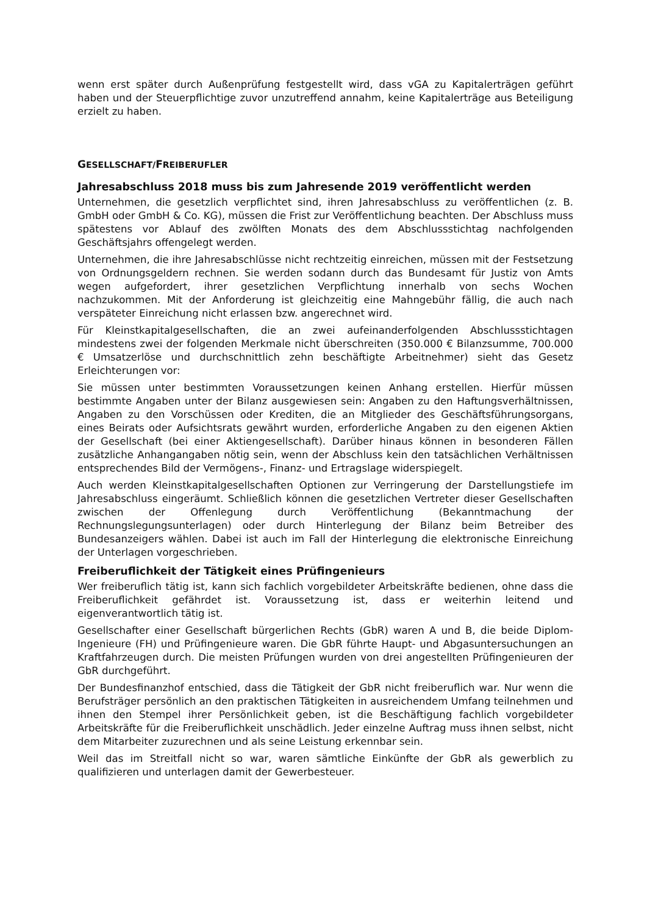wenn erst später durch Außenprüfung festgestellt wird, dass vGA zu Kapitalerträgen geführt haben und der Steuerpflichtige zuvor unzutreffend annahm, keine Kapitalerträge aus Beteiligung erzielt zu haben.
GESELLSCHAFT/FREIBERUFLER
Jahresabschluss 2018 muss bis zum Jahresende 2019 veröffentlicht werden
Unternehmen, die gesetzlich verpflichtet sind, ihren Jahresabschluss zu veröffentlichen (z. B. GmbH oder GmbH & Co. KG), müssen die Frist zur Veröffentlichung beachten. Der Abschluss muss spätestens vor Ablauf des zwölften Monats des dem Abschlussstichtag nachfolgenden Geschäftsjahrs offengelegt werden.
Unternehmen, die ihre Jahresabschlüsse nicht rechtzeitig einreichen, müssen mit der Festsetzung von Ordnungsgeldern rechnen. Sie werden sodann durch das Bundesamt für Justiz von Amts wegen aufgefordert, ihrer gesetzlichen Verpflichtung innerhalb von sechs Wochen nachzukommen. Mit der Anforderung ist gleichzeitig eine Mahngebühr fällig, die auch nach verspäteter Einreichung nicht erlassen bzw. angerechnet wird.
Für Kleinstkapitalgesellschaften, die an zwei aufeinanderfolgenden Abschlussstichtagen mindestens zwei der folgenden Merkmale nicht überschreiten (350.000 € Bilanzsumme, 700.000 € Umsatzerlöse und durchschnittlich zehn beschäftigte Arbeitnehmer) sieht das Gesetz Erleichterungen vor:
Sie müssen unter bestimmten Voraussetzungen keinen Anhang erstellen. Hierfür müssen bestimmte Angaben unter der Bilanz ausgewiesen sein: Angaben zu den Haftungsverhältnissen, Angaben zu den Vorschüssen oder Krediten, die an Mitglieder des Geschäftsführungsorgans, eines Beirats oder Aufsichtsrats gewährt wurden, erforderliche Angaben zu den eigenen Aktien der Gesellschaft (bei einer Aktiengesellschaft). Darüber hinaus können in besonderen Fällen zusätzliche Anhangangaben nötig sein, wenn der Abschluss kein den tatsächlichen Verhältnissen entsprechendes Bild der Vermögens-, Finanz- und Ertragslage widerspiegelt.
Auch werden Kleinstkapitalgesellschaften Optionen zur Verringerung der Darstellungstiefe im Jahresabschluss eingeräumt. Schließlich können die gesetzlichen Vertreter dieser Gesellschaften zwischen der Offenlegung durch Veröffentlichung (Bekanntmachung der Rechnungslegungsunterlagen) oder durch Hinterlegung der Bilanz beim Betreiber des Bundesanzeigers wählen. Dabei ist auch im Fall der Hinterlegung die elektronische Einreichung der Unterlagen vorgeschrieben.
Freiberuflichkeit der Tätigkeit eines Prüfingenieurs
Wer freiberuflich tätig ist, kann sich fachlich vorgebildeter Arbeitskräfte bedienen, ohne dass die Freiberuflichkeit gefährdet ist. Voraussetzung ist, dass er weiterhin leitend und eigenverantwortlich tätig ist.
Gesellschafter einer Gesellschaft bürgerlichen Rechts (GbR) waren A und B, die beide Diplom-Ingenieure (FH) und Prüfingenieure waren. Die GbR führte Haupt- und Abgasuntersuchungen an Kraftfahrzeugen durch. Die meisten Prüfungen wurden von drei angestellten Prüfingenieuren der GbR durchgeführt.
Der Bundesfinanzhof entschied, dass die Tätigkeit der GbR nicht freiberuflich war. Nur wenn die Berufsträger persönlich an den praktischen Tätigkeiten in ausreichendem Umfang teilnehmen und ihnen den Stempel ihrer Persönlichkeit geben, ist die Beschäftigung fachlich vorgebildeter Arbeitskräfte für die Freiberuflichkeit unschädlich. Jeder einzelne Auftrag muss ihnen selbst, nicht dem Mitarbeiter zuzurechnen und als seine Leistung erkennbar sein.
Weil das im Streitfall nicht so war, waren sämtliche Einkünfte der GbR als gewerblich zu qualifizieren und unterlagen damit der Gewerbesteuer.